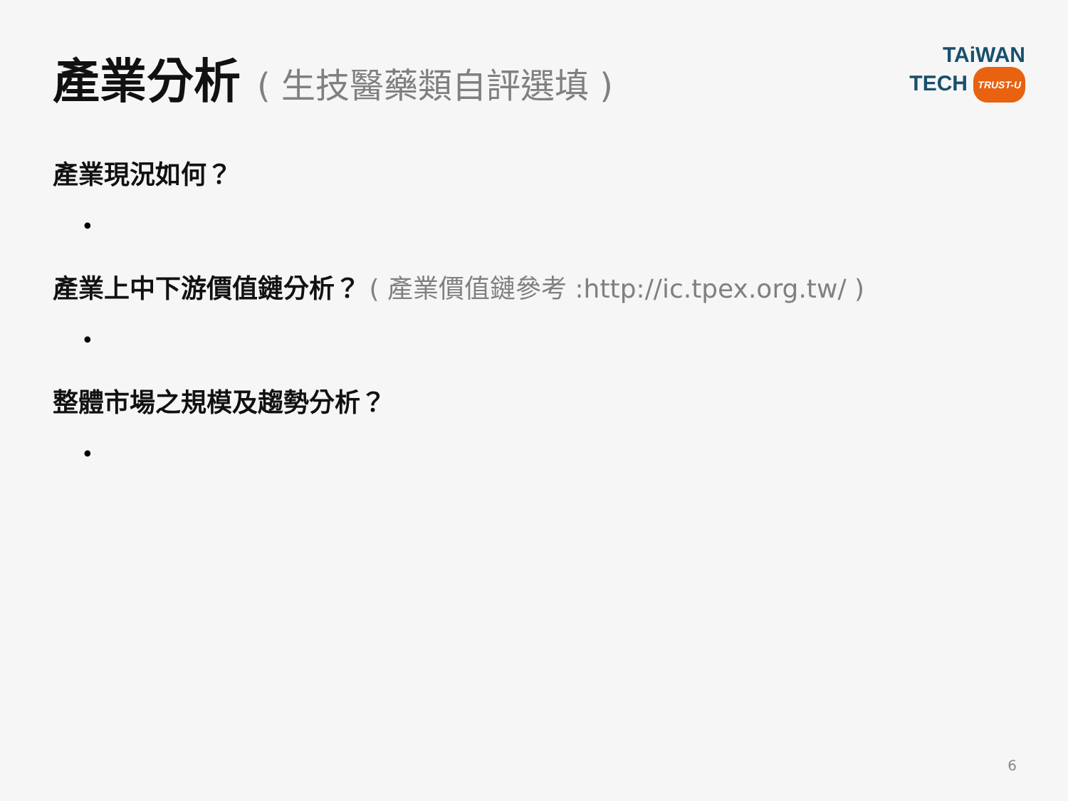產業分析 ( 生技醫藥類自評選填 )
TAiWAN
TECH TRUST-U
產業現況如何？
•
產業上中下游價值鏈分析？ ( 產業價值鏈參考 :http://ic.tpex.org.tw/ )
•
整體市場之規模及趨勢分析？
•
6